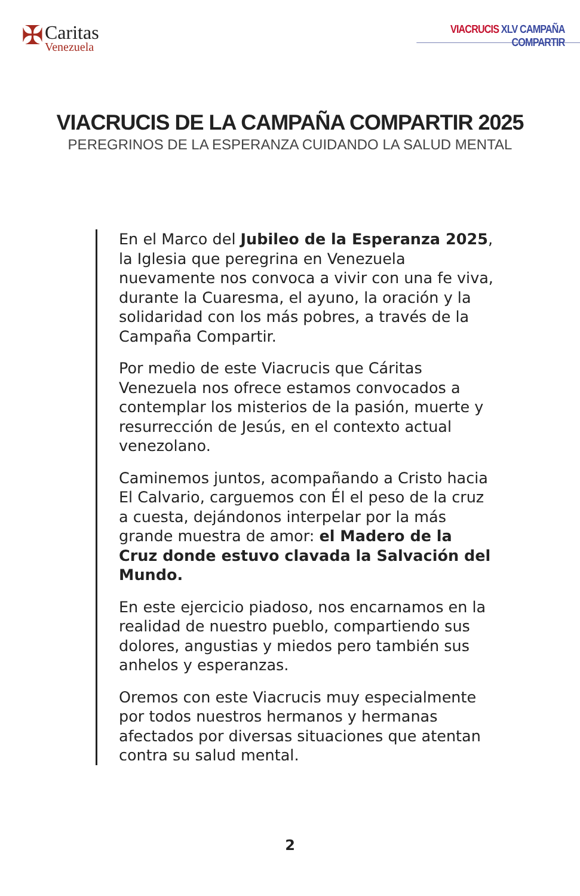✠
Caritas
Venezuela
VIACRUCIS XLV CAMPAÑA COMPARTIR
VIACRUCIS DE LA CAMPAÑA COMPARTIR 2025
PEREGRINOS DE LA ESPERANZA CUIDANDO LA SALUD MENTAL
En el Marco del Jubileo de la Esperanza 2025, la Iglesia que peregrina en Venezuela nuevamente nos convoca a vivir con una fe viva, durante la Cuaresma, el ayuno, la oración y la solidaridad con los más pobres, a través de la Campaña Compartir.
Por medio de este Viacrucis que Cáritas Venezuela nos ofrece estamos convocados a contemplar los misterios de la pasión, muerte y resurrección de Jesús, en el contexto actual venezolano.
Caminemos juntos, acompañando a Cristo hacia El Calvario, carguemos con Él el peso de la cruz a cuesta, dejándonos interpelar por la más grande muestra de amor: el Madero de la Cruz donde estuvo clavada la Salvación del Mundo.
En este ejercicio piadoso, nos encarnamos en la realidad de nuestro pueblo, compartiendo sus dolores, angustias y miedos pero también sus anhelos y esperanzas.
Oremos con este Viacrucis muy especialmente por todos nuestros hermanos y hermanas afectados por diversas situaciones que atentan contra su salud mental.
2